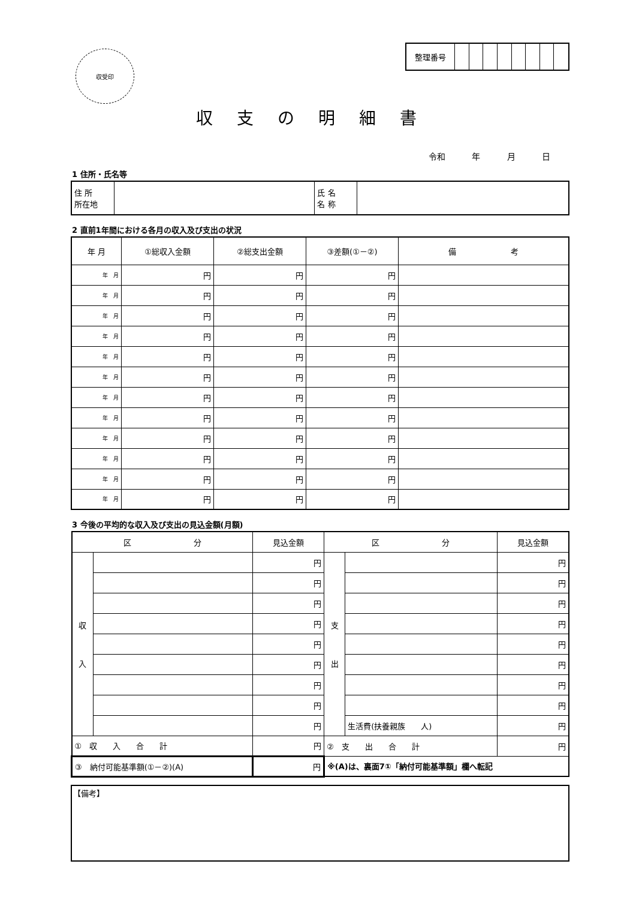収受印
| 整理番号 | | | | | | | | |
収支の明細書
令和 年 月 日
1 住所・氏名等
| 住 所 所在地 | | 氏 名 名 称 | |
2 直前1年間における各月の収入及び支出の状況
| 年 月 | ①総収入金額 | ②総支出金額 | ③差額(①－②) | 備 考 |
| --- | --- | --- | --- | --- |
| 年 月 | 円 | 円 | 円 | |
| 年 月 | 円 | 円 | 円 | |
| 年 月 | 円 | 円 | 円 | |
| 年 月 | 円 | 円 | 円 | |
| 年 月 | 円 | 円 | 円 | |
| 年 月 | 円 | 円 | 円 | |
| 年 月 | 円 | 円 | 円 | |
| 年 月 | 円 | 円 | 円 | |
| 年 月 | 円 | 円 | 円 | |
| 年 月 | 円 | 円 | 円 | |
| 年 月 | 円 | 円 | 円 | |
| 年 月 | 円 | 円 | 円 | |
3 今後の平均的な収入及び支出の見込金額(月額)
| 区 分 | | 見込金額 | 区 分 | | 見込金額 |
| --- | --- | --- | --- | --- | --- |
| 収 入 | | 円 | 支 出 | | 円 |
| | | 円 | | | 円 |
| | | 円 | | | 円 |
| | | 円 | | | 円 |
| | | 円 | | | 円 |
| | | 円 | | | 円 |
| | | 円 | | | 円 |
| | | 円 | | | 円 |
| | | 円 | | 生活費(扶養親族 人) | 円 |
| ① 収 入 合 計 | | 円 | ② 支 出 合 計 | | 円 |
| ③ 納付可能基準額(①－②)(A) | | 円 | ※(A)は、裏面7①「納付可能基準額」欄へ転記 | | |
【備考】